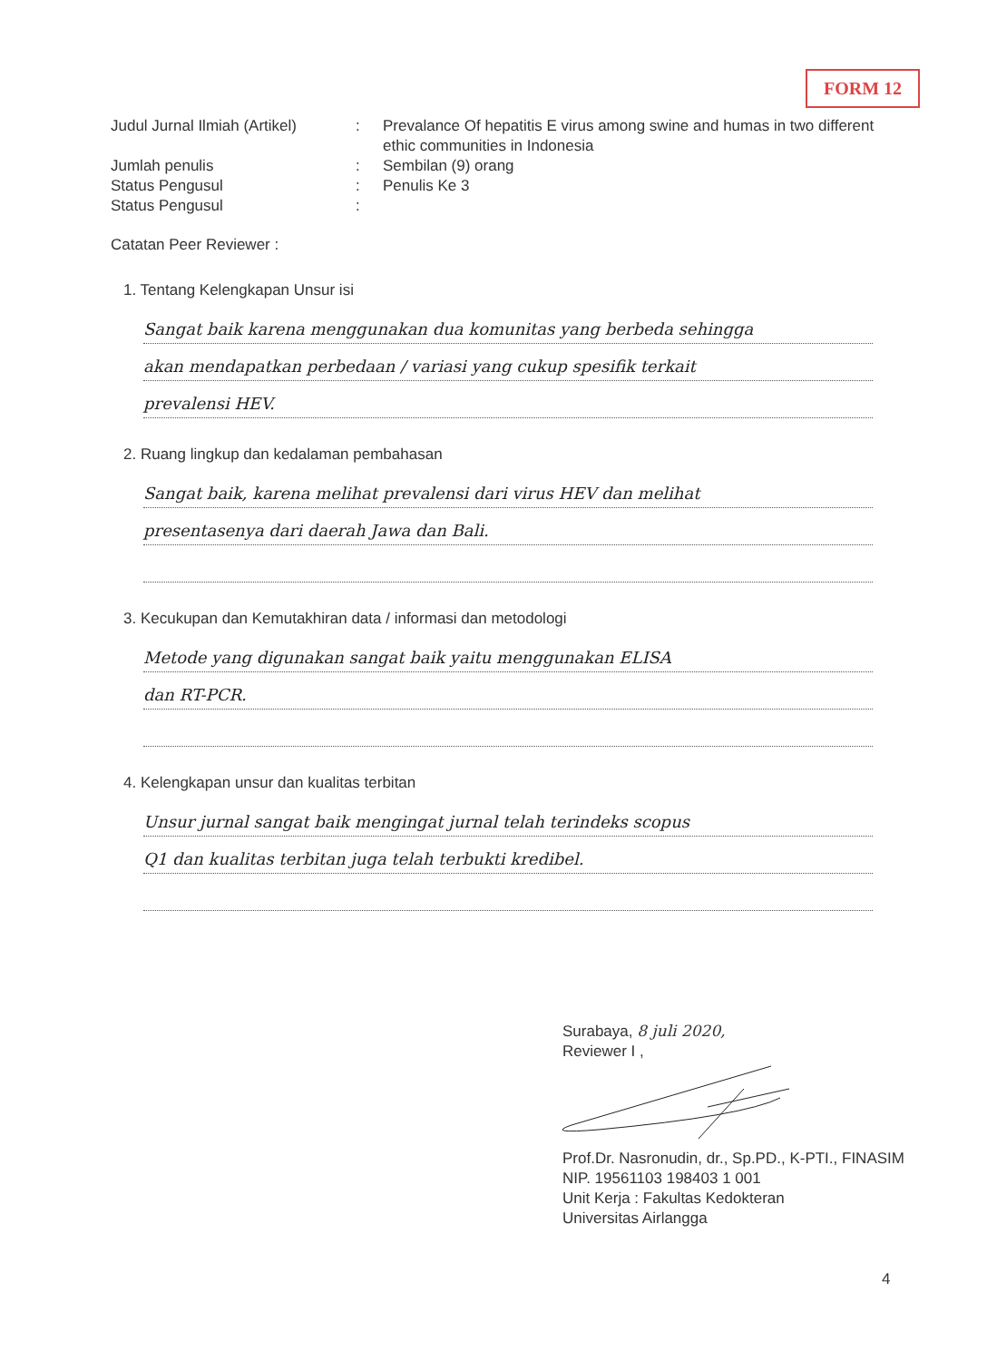FORM 12
Judul Jurnal Ilmiah (Artikel)
: Prevalance Of hepatitis E virus among swine and humas in two different ethic communities in Indonesia
Jumlah penulis : Sembilan (9) orang
Status Pengusul : Penulis Ke 3
Status Pengusul :
Catatan Peer Reviewer :
1. Tentang Kelengkapan Unsur isi
Sangat baik karena menggunakan dua komunitas yang berbeda sehingga
akan mendapatkan perbedaan / variasi yang cukup spesifik terkait
prevalensi HEV.
2. Ruang lingkup dan kedalaman pembahasan
Sangat baik, karena melihat prevalensi dari virus HEV dan melihat
presentasenya dari daerah Jawa dan Bali.
3. Kecukupan dan Kemutakhiran data / informasi dan metodologi
Metode yang digunakan sangat baik yaitu menggunakan ELISA
dan RT-PCR.
4. Kelengkapan unsur dan kualitas terbitan
Unsur jurnal sangat baik mengingat jurnal telah terindeks scopus
Q1 dan kualitas terbitan juga telah terbukti kredibel.
Surabaya, 8 juli 2020,
Reviewer I ,
Prof.Dr. Nasronudin, dr., Sp.PD., K-PTI., FINASIM
NIP. 19561103 198403 1 001
Unit Kerja : Fakultas Kedokteran
Universitas Airlangga
4